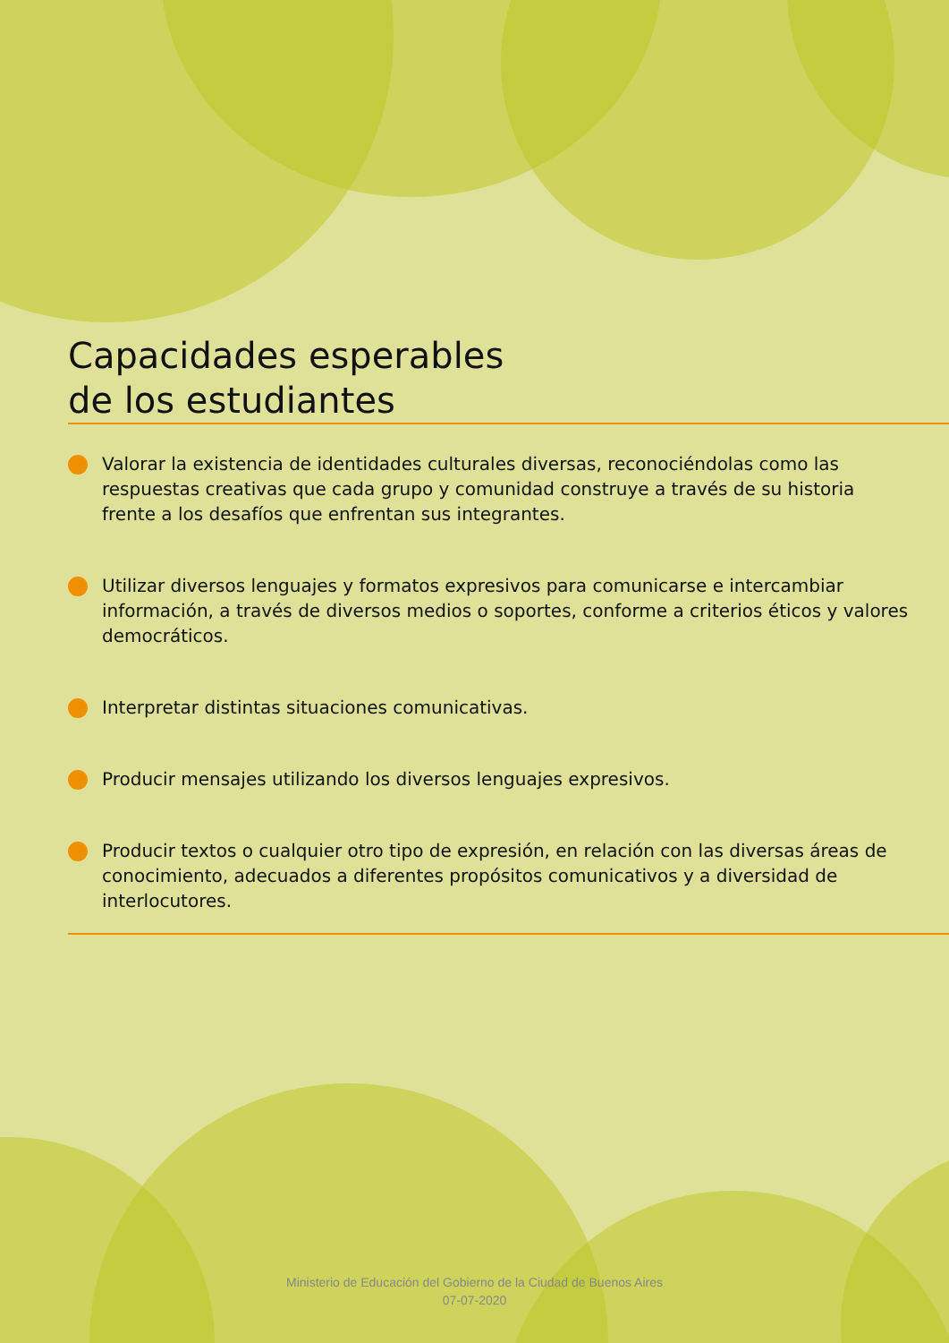Capacidades esperables
de los estudiantes
Valorar la existencia de identidades culturales diversas, reconociéndolas como las respuestas creativas que cada grupo y comunidad construye a través de su historia frente a los desafíos que enfrentan sus integrantes.
Utilizar diversos lenguajes y formatos expresivos para comunicarse e intercambiar información, a través de diversos medios o soportes, conforme a criterios éticos y valores democráticos.
Interpretar distintas situaciones comunicativas.
Producir mensajes utilizando los diversos lenguajes expresivos.
Producir textos o cualquier otro tipo de expresión, en relación con las diversas áreas de conocimiento, adecuados a diferentes propósitos comunicativos y a diversidad de interlocutores.
Ministerio de Educación del Gobierno de la Ciudad de Buenos Aires
07-07-2020